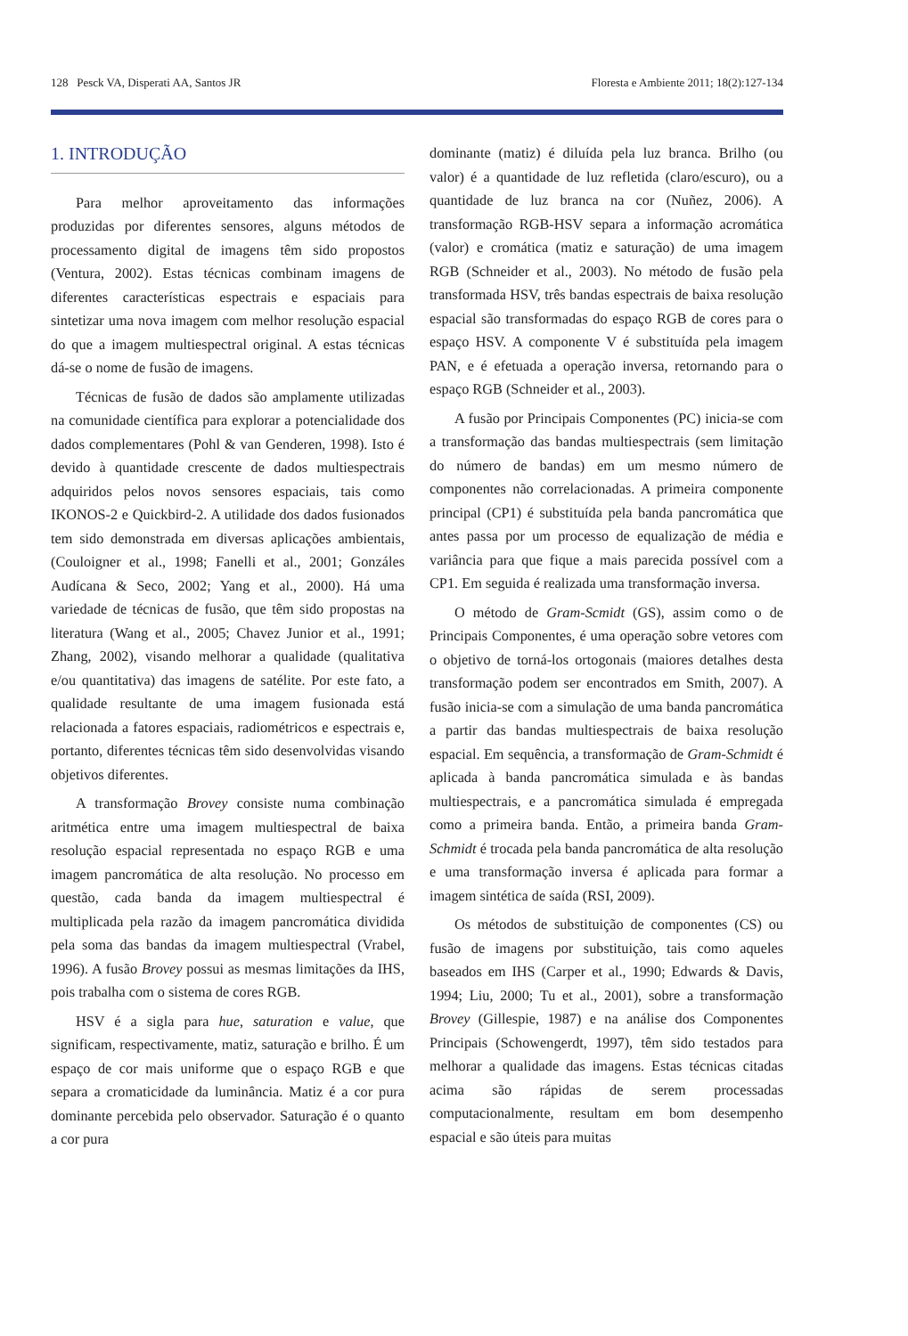128 Pesck VA, Disperati AA, Santos JR Floresta e Ambiente 2011; 18(2):127-134
1. INTRODUÇÃO
Para melhor aproveitamento das informações produzidas por diferentes sensores, alguns métodos de processamento digital de imagens têm sido propostos (Ventura, 2002). Estas técnicas combinam imagens de diferentes características espectrais e espaciais para sintetizar uma nova imagem com melhor resolução espacial do que a imagem multiespectral original. A estas técnicas dá-se o nome de fusão de imagens.
Técnicas de fusão de dados são amplamente utilizadas na comunidade científica para explorar a potencialidade dos dados complementares (Pohl & van Genderen, 1998). Isto é devido à quantidade crescente de dados multiespectrais adquiridos pelos novos sensores espaciais, tais como IKONOS-2 e Quickbird-2. A utilidade dos dados fusionados tem sido demonstrada em diversas aplicações ambientais, (Couloigner et al., 1998; Fanelli et al., 2001; Gonzáles Audícana & Seco, 2002; Yang et al., 2000). Há uma variedade de técnicas de fusão, que têm sido propostas na literatura (Wang et al., 2005; Chavez Junior et al., 1991; Zhang, 2002), visando melhorar a qualidade (qualitativa e/ou quantitativa) das imagens de satélite. Por este fato, a qualidade resultante de uma imagem fusionada está relacionada a fatores espaciais, radiométricos e espectrais e, portanto, diferentes técnicas têm sido desenvolvidas visando objetivos diferentes.
A transformação Brovey consiste numa combinação aritmética entre uma imagem multiespectral de baixa resolução espacial representada no espaço RGB e uma imagem pancromática de alta resolução. No processo em questão, cada banda da imagem multiespectral é multiplicada pela razão da imagem pancromática dividida pela soma das bandas da imagem multiespectral (Vrabel, 1996). A fusão Brovey possui as mesmas limitações da IHS, pois trabalha com o sistema de cores RGB.
HSV é a sigla para hue, saturation e value, que significam, respectivamente, matiz, saturação e brilho. É um espaço de cor mais uniforme que o espaço RGB e que separa a cromaticidade da luminância. Matiz é a cor pura dominante percebida pelo observador. Saturação é o quanto a cor pura
dominante (matiz) é diluída pela luz branca. Brilho (ou valor) é a quantidade de luz refletida (claro/escuro), ou a quantidade de luz branca na cor (Nuñez, 2006). A transformação RGB-HSV separa a informação acromática (valor) e cromática (matiz e saturação) de uma imagem RGB (Schneider et al., 2003). No método de fusão pela transformada HSV, três bandas espectrais de baixa resolução espacial são transformadas do espaço RGB de cores para o espaço HSV. A componente V é substituída pela imagem PAN, e é efetuada a operação inversa, retornando para o espaço RGB (Schneider et al., 2003).
A fusão por Principais Componentes (PC) inicia-se com a transformação das bandas multiespectrais (sem limitação do número de bandas) em um mesmo número de componentes não correlacionadas. A primeira componente principal (CP1) é substituída pela banda pancromática que antes passa por um processo de equalização de média e variância para que fique a mais parecida possível com a CP1. Em seguida é realizada uma transformação inversa.
O método de Gram-Scmidt (GS), assim como o de Principais Componentes, é uma operação sobre vetores com o objetivo de torná-los ortogonais (maiores detalhes desta transformação podem ser encontrados em Smith, 2007). A fusão inicia-se com a simulação de uma banda pancromática a partir das bandas multiespectrais de baixa resolução espacial. Em sequência, a transformação de Gram-Schmidt é aplicada à banda pancromática simulada e às bandas multiespectrais, e a pancromática simulada é empregada como a primeira banda. Então, a primeira banda Gram-Schmidt é trocada pela banda pancromática de alta resolução e uma transformação inversa é aplicada para formar a imagem sintética de saída (RSI, 2009).
Os métodos de substituição de componentes (CS) ou fusão de imagens por substituição, tais como aqueles baseados em IHS (Carper et al., 1990; Edwards & Davis, 1994; Liu, 2000; Tu et al., 2001), sobre a transformação Brovey (Gillespie, 1987) e na análise dos Componentes Principais (Schowengerdt, 1997), têm sido testados para melhorar a qualidade das imagens. Estas técnicas citadas acima são rápidas de serem processadas computacionalmente, resultam em bom desempenho espacial e são úteis para muitas